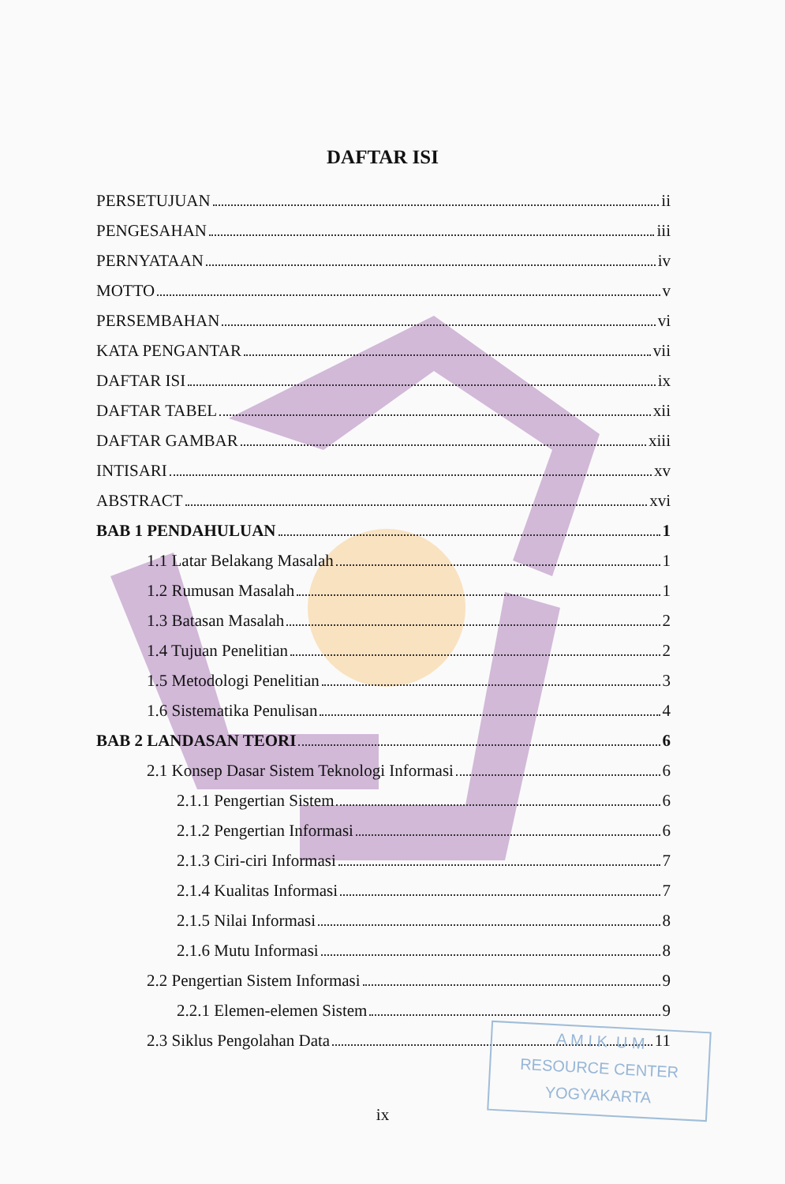DAFTAR ISI
PERSETUJUAN ii
PENGESAHAN iii
PERNYATAAN iv
MOTTO v
PERSEMBAHAN vi
KATA PENGANTAR vii
DAFTAR ISI ix
DAFTAR TABEL xii
DAFTAR GAMBAR xiii
INTISARI xv
ABSTRACT xvi
BAB 1 PENDAHULUAN 1
1.1 Latar Belakang Masalah 1
1.2 Rumusan Masalah 1
1.3 Batasan Masalah 2
1.4 Tujuan Penelitian 2
1.5 Metodologi Penelitian 3
1.6 Sistematika Penulisan 4
BAB 2 LANDASAN TEORI 6
2.1 Konsep Dasar Sistem Teknologi Informasi 6
2.1.1 Pengertian Sistem 6
2.1.2 Pengertian Informasi 6
2.1.3 Ciri-ciri Informasi 7
2.1.4 Kualitas Informasi 7
2.1.5 Nilai Informasi 8
2.1.6 Mutu Informasi 8
2.2 Pengertian Sistem Informasi 9
2.2.1 Elemen-elemen Sistem 9
2.3 Siklus Pengolahan Data 11
A M I K U M
RESOURCE CENTER
YOGYAKARTA
ix